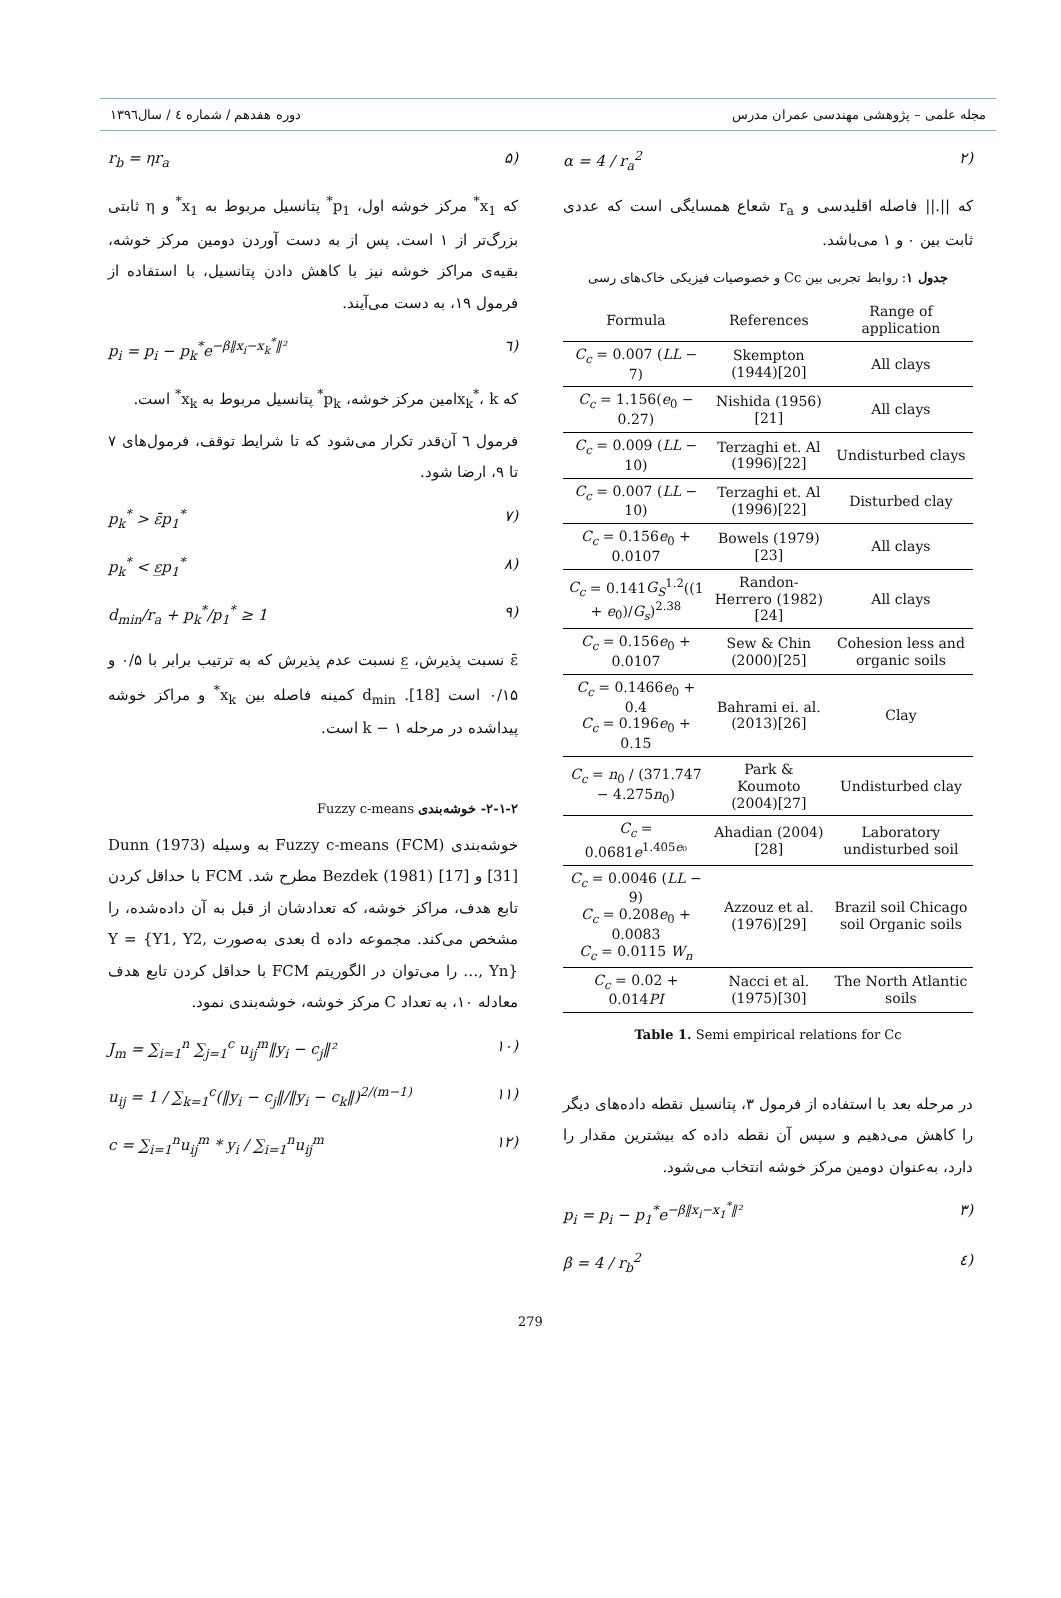مجله علمی – پژوهشی مهندسی عمران مدرس دوره هفدهم / شماره ٤ / سال۱۳۹٦
(۲ α = 4 / r<sub>a</sub><sup>2</sup>
که ||.|| فاصله اقلیدسی و r<sub>a</sub> شعاع همسایگی است که عددی ثابت بین ۰ و ۱ می‌باشد.
جدول ۱: روابط تجربی بین Cc و خصوصیات فیزیکی خاک‌های رسی
| Formula | References | Range of application |
| --- | --- | --- |
| C<sub>c</sub> = 0.007 ( LL − 7) | Skempton (1944)[20] | All clays |
| C<sub>c</sub> = 1.156( e<sub>0</sub> − 0.27) | Nishida (1956)[21] | All clays |
| C<sub>c</sub> = 0.009 ( LL − 10) | Terzaghi et. Al (1996)[22] | Undisturbed clays |
| C<sub>c</sub> = 0.007 ( LL − 10) | Terzaghi et. Al (1996)[22] | Disturbed clay |
| C<sub>c</sub> = 0.156 e<sub>0</sub> + 0.0107 | Bowels (1979)[23] | All clays |
| C<sub>c</sub> = 0.141 G<sub>S</sub><sup>1.2</sup>((1 + e<sub>0</sub>)/ G<sub>s</sub> )<sup>2.38</sup> | Randon-Herrero (1982)[24] | All clays |
| C<sub>c</sub> = 0.156 e<sub>0</sub> + 0.0107 | Sew & Chin (2000)[25] | Cohesion less and organic soils |
| C<sub>c</sub> = 0.1466 e<sub>0</sub> + 0.4 C<sub>c</sub> = 0.196 e<sub>0</sub> + 0.15 | Bahrami ei. al. (2013)[26] | Clay |
| C<sub>c</sub> = n<sub>0</sub> / (371.747 − 4.275 n<sub>0</sub>) | Park & Koumoto (2004)[27] | Undisturbed clay |
| C<sub>c</sub> = 0.0681 e<sup>1.405e₀</sup> | Ahadian (2004)[28] | Laboratory undisturbed soil |
| C<sub>c</sub> = 0.0046 ( LL − 9) C<sub>c</sub> = 0.208 e<sub>0</sub> + 0.0083 C<sub>c</sub> = 0.0115 W<sub>n</sub> | Azzouz et al. (1976)[29] | Brazil soil Chicago soil Organic soils |
| C<sub>c</sub> = 0.02 + 0.014 PI | Nacci et al. (1975)[30] | The North Atlantic soils |
Table 1. Semi empirical relations for Cc
در مرحله بعد با استفاده از فرمول ۳، پتانسیل نقطه داده‌های دیگر را کاهش می‌دهیم و سپس آن نقطه داده که بیشترین مقدار را دارد، به‌عنوان دومین مرکز خوشه انتخاب می‌شود.
(۳ p<sub>i</sub> = p<sub>i</sub> − p<sub>1</sub><sup>*</sup>e<sup>−β‖x<sub>i</sub>−x<sub>1</sub><sup>*</sup>‖²</sup>
(٤ β = 4 / r<sub>b</sub><sup>2</sup>
(۵ r<sub>b</sub> = ηr<sub>a</sub>
که x<sub>1</sub><sup>*</sup> مرکز خوشه اول، p<sub>1</sub><sup>*</sup> پتانسیل مربوط به x<sub>1</sub><sup>*</sup> و η ثابتی بزرگ‌تر از ۱ است. پس از به دست آوردن دومین مرکز خوشه، بقیه‌ی مراکز خوشه نیز با کاهش دادن پتانسیل، با استفاده از فرمول ۱۹، به دست می‌آیند.
(٦ p<sub>i</sub> = p<sub>i</sub> − p<sub>k</sub><sup>*</sup>e<sup>−β‖x<sub>i</sub>−x<sub>k</sub><sup>*</sup>‖²</sup>
که x<sub>k</sub><sup>*</sup>، kامین مرکز خوشه، p<sub>k</sub><sup>*</sup> پتانسیل مربوط به x<sub>k</sub><sup>*</sup> است.
فرمول ٦ آن‌قدر تکرار می‌شود که تا شرایط توقف، فرمول‌های ۷ تا ۹، ارضا شود.
(۷ p<sub>k</sub><sup>*</sup> > ε̄p<sub>1</sub><sup>*</sup>
(۸ p<sub>k</sub><sup>*</sup> < ε̲p<sub>1</sub><sup>*</sup>
(۹ d<sub>min</sub>/r<sub>a</sub> + p<sub>k</sub><sup>*</sup>/p<sub>1</sub><sup>*</sup> ≥ 1
ε̄ نسبت پذیرش، ε̲ نسبت عدم پذیرش که به ترتیب برابر با ۰/۵ و ۰/۱۵ است [18]. d<sub>min</sub> کمینه فاصله بین x<sub>k</sub><sup>*</sup> و مراکز خوشه پیداشده در مرحله ۱ − k است.
۲-۱-۲- خوشه‌بندی Fuzzy c-means
خوشه‌بندی Fuzzy c-means (FCM) به وسیله Dunn (1973) [31] و Bezdek (1981) [17] مطرح شد. FCM با حداقل کردن تابع هدف، مراکز خوشه، که تعدادشان از قبل به آن داده‌شده، را مشخص می‌کند. مجموعه داده d بعدی به‌صورت Y = {Y1, Y2, …, Yn} را می‌توان در الگوریتم FCM با حداقل کردن تابع هدف معادله ۱۰، به تعداد C مرکز خوشه، خوشه‌بندی نمود.
(۱۰ J<sub>m</sub> = ∑<sub>i=1</sub><sup>n</sup> ∑<sub>j=1</sub><sup>c</sup> u<sub>ij</sub><sup>m</sup>‖y<sub>i</sub> − c<sub>j</sub>‖²
(۱۱ u<sub>ij</sub> = 1 / ∑<sub>k=1</sub><sup>c</sup>(‖y<sub>i</sub> − c<sub>j</sub>‖/‖y<sub>i</sub> − c<sub>k</sub>‖)<sup>2/(m−1)</sup>
(۱۲ c = ∑<sub>i=1</sub><sup>n</sup>u<sub>ij</sub><sup>m</sup> * y<sub>i</sub> / ∑<sub>i=1</sub><sup>n</sup>u<sub>ij</sub><sup>m</sup>
279